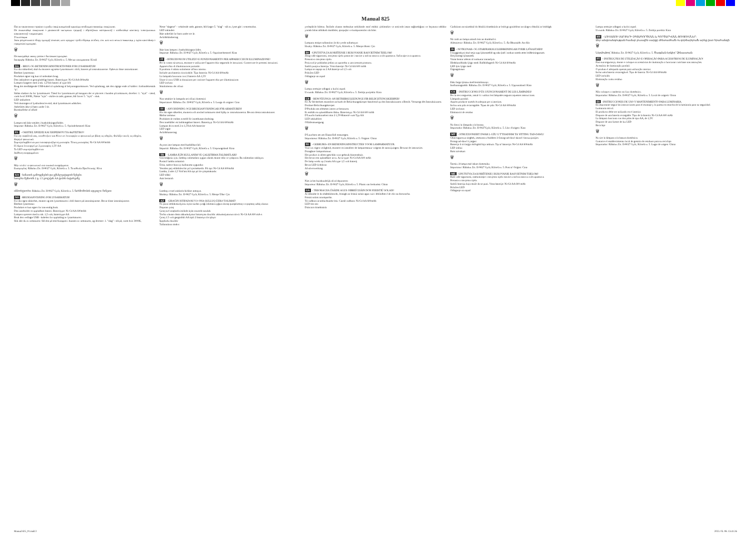Manual 825
Пасля заканчэння тэрміна службы свяцільнядзінай крыніцы неабходна замяніць свяцільню.
Не ачышчайце свяцільню з дапамогай чысцячых сродкаў і абразіўных матэрыялаў і пазбягайце кантакту электрычных кампанентаў з вадкасцямі.
Утылізацыя
Знак раздзельнага збору адходаў азначае, што прадукт трэба збіраць асобна, г.зн. што яго нельга змяшчаць у адзін кантэйнер з гарадскімі адходамі.
🗑
Не выкідайце лямпу разам з бытавымі адходамі.
Імпарцёр: Rábalux Zrt. H-9027 Győr, Kőrtefa u. 5. Месца паходжання: Кітай
DA - BRUG OG BETJENINGSINSTRUKTIONER FOR LYSARMATUR!
For din sikkerhed, skal du montere og sætte lysarmaturet i drift, baseret på instruktionerne. Opbevar disse instruktioner.
Bærbart lysarmatur.
Produktet egner sig kun til indendørs brug.
Den inkluderer et genopladeligt batteri. Batteritype: Ni-Cd AA 600mAh
Lampen fungerer med 2 stk. 1,5Volt batteri af type AA
Brug det medfølgende USB-kabel til opladning af belysningsarmaturet. Ved opladning, sæt den rigtige ende af kablet i forbindelsesstik "4".
Sådan slukker du for lysarmaturet: Tænd for lysarmaturet på knappen der er placeret i bunden på armaturet, derefter: 1. "tryk" - tænd, varm hvid 3000K, Næste "tryk" - skiftevis røde, grønne, blå farver 5. "tryk" - sluk.
LED inkluderet
Ved slutningen af lysdiodens levetid, skal lysarmaturet udskiftes.
Anbefales ikke til børn under 3 år.
Bortskaffelse af affald
🗑
Lampen må ikke smides i husholdningsaffaldet.
Importør: Rábalux Zrt. H-9027 Győr, Kőrtefa u. 5. Oprindelsessted: Kina
EL - ΟΔΗΓΙΕΣ ΧΡΗΣΗΣ ΚΑΙ ΧΕΙΡΙΣΜΟΥ ΓΙΑ ΦΩΤΙΣΤΙΚΟ!
Για την ασφάλειά σας, τοποθετήστε και θέστε σε λειτουργία το φωτιστικό με βάση τις οδηγίες. Φυλάξτε αυτές τις οδηγίες.
Φορητό φωτιστικό.
Συμπεριλαμβάνεται μια επαναφορτιζόμενη μπαταρία. Τύπος μπαταρίας: Ni-Cd AA 600mAh
Η λάμπα λειτουργεί με 2 μπαταρίες 1,5V AA
To LED συμπεριλαμβάνεται
Διάθεση απορριμμάτων
🗑
Μην πετάτε το φωτιστικό στα οικιακά απορρίμματα.
Εισαγωγέας: Rábalux Zrt. H-9027 Győr, Kőrtefa u. 5. Τοποθεσία Προέλευσης: Κίνα
KA -სანათის გამოყენების და ექსპლუატაციის წესები.
ნათურა მუშაობს 2 ც. 1.5 ვოლტის AA ტიპის ბატარეაზე
🗑
იმპორტიორი: Rábalux Zrt. H-9027 Győr, Kőrtefa u. 5. წარმოშობის ადგილი: ჩინეთი
NO -BRUKSANVISNING FOR LYSARMATUR!
For din egen sikkerhet, monter og sett lysarmaturen i drift basert på instruksjonene. Bevar disse instruksjonene.
Bærbart lysarmatur.
Produktet er kun egnet for innvendig bruk.
Den inneholder et oppladbart batteri. Batteritype: Ni-Cd AA 600mAh
Lampen opererer med to stk. 1,5 volt, batteritype AA
Bruk den vedlagte USB - kabelen for opplading av lysarmaturen.
Slik slår du av armaturen: Slå den på med knappen i bunnen av armaturen, og deretter: 1. "slag" - slå på, varm hvit 3000K,
Neste "slagene" - vekslende røde, grønne, blå farger 5. "slag" - slå av, lyset går i ventemodus.
LED inkludert
Ikke anbefalt for barn under tre år.
Avfallshåndtering
🗑
Ikke kast lampen i husholdningsavfallet.
Importør: Rábalux Zrt. H-9027 Győr, Kőrtefa u. 5. Opprinnelsessted: Kina
IT - ISTRUZIONI DI UTILIZZO E FUNZIONAMENTO PER APPARECCHI DI ILLUMINAZIONE!
Per la vostra sicurezza, montare e utilizzare l'apparecchio seguendo le istruzioni. Conservare le presenti istruzioni.
Apparecchio di illuminazione portatile.
Il prodotto è adatto solamente all'uso interno.
Include una batteria ricaricabile. Tipo batteria: Ni-Cd AA 600mAh
La lampada funziona con 2 batterie AA 1,5V
Usare il cavo USB in dotazione per caricare l'apparecchio per illuminazione.
LED incluso
Smaltimento dei rifiuti
🗑
Non smaltire la lampada nei rifiuti domestici
Importatore: Rábalux Zrt. H-9027 Győr, Kőrtefa u. 5. Luogo di origine: Cina
SV - ANVÄNDNING OCH BRUKSANVISNINGAR FÖR ARMATUREN!
För din egen säkerhet, montera och använd armaturen med hjälp av instruktionerna. Bevara dessa instruktioner.
Bärbar armatur.
Produkten är endast avsedd för inomhusanvändning.
Den innehåller ett laddningsbart batteri. Batterityp: Ni-Cd AA 600mAh
Lampan drivs med 2 st 1,5Volt AA-batterier
LED ingår
Avfallshantering
🗑
Avyttra inte lampan med hushållsavfall.
Importör: Rábalux Zrt. H-9027 Győr, Kőrtefa u. 5. Ursprungsland: Kina
TR - LAMBA İÇİN KULLANIM VE ÇALIŞTIRMA TALIMATLARI!
Güvenliğiniz için, lambayı talimatlara uygun olarak monte edin ve çalıştırın. Bu talimatları saklayın.
Portatif lamba armatürü
Ürün, sadece bina içi kullanıma uygundur.
Yeniden şarj edilebilen bir pil içermektedir. Pil tipi: Ni-Cd AA 600mAh
Lamba, 2 adet 1,5 Volt'luk AA tipi pil ile çalışmaktadır.
LED dâhil
Atık bertarafı
🗑
Lambayı evsel atıklarla birlikte atmayın.
İthalatçı: Rábalux Zrt. H-9027 Győr, Kőrtefa u. 5. Menşe Ülke: Çin
AZ - ÇIRAĞIN ISTIFADƏSI VƏ ONA QULLUQ ÜZRƏ TƏLIMAT!
Öz şəxsi təhlükəsizliyiniz üçün sizdən çırağı təlimata uyğun olaraq quraşdırmaq və qoşmaq xahiş olunur.
Daşınan çıraq
Çıraq sırf otaqlarda istifadə üçün nəzərdə tutulub.
Təchiz olunan dəstə akkumulyator batareyası daxildir. akkumulyatorun növü: Ni-Cd AA 600 mA-s
Çıraq 1.5 volt gərginlikli AA tipli 2 batareya ilə işləyir
İşıqdiodu daxildir
Tullantıların məhvi
yerləşdirilə bilməz. İstifadə olunan məhsulun tərkibində ətraf mühiti çirkləndirə və nəticədə insan sağlamlığına və həyatına təhlükə yarada bilən təhlükəli maddələr, qarışıqlar və komponentlər ola bilər.
🗑
Lampanı məişət tullantıları ilə bir yerdə tullamayın
İdxalçı: Rábalux Zrt. H-9027 Győr, Kőrtefa u. 5. Mənşə ölkəsi: Çin
BS -UPUTSTVA ZA KORIŠTENJE I RUKOVANJE RASVJETNIM TIJELOM!
Zbog vaše sigurnosti, rasvjetno tijelo postavite i stavite u rad na osnovu ovih uputstava. Sačuvajte ova uputstva.
Prenosivo rasvjetno tijelo.
Proizvod je prikladan jedino za upotrebu u zatvorenom prostoru.
Sadrži punjivu bateriju. Vrsta baterije: Ni-Cd AA 600 mAh
Lampa se napaja sa 2 AA baterije od 1,5 volt
Priložen LED
Odlaganje na otpad
🗑
Lampu nemojte odlagati u kućni otpad.
Uvoznik: Rábalux Zrt. H-9027 Győr, Kőrtefa u. 5. Zemlja porijekla: Kina
LB - BENOTZUNGS- AN BETRIIBSULEEDUNGE FIR BELIICHTUNGSKIERPER!
Fir Är Sécherheet montéiert an huelt de Beliichtungskierper basiérend op den Instruktiounen a Betrib. Versuergt dës Instruktiounen.
Drobare Beliichtungskierper.
D'Produkt ass nëmmen intern ze benotzen.
Et enthält en oplueddbaren Akku. Batterietyp: Ni-Cd AA 600 mAh
D'Luucht funktionéiert mat 2 1,5V-Batterië vum Typ AA
LED inkludéiert
Offallentsuergung
🗑
D'Luuchten net am Hausoffall entsuergen.
Importateur: Rábalux Zrt. H-9027 Győr, Kőrtefa u. 5. Origine: China
NL - GEBRUIKS- EN BEDIENINGSINSTRUCTIES VOOR LAMPARMATUUR.
Voor uw eigen veiligheid, monteer en installeer de lamparmatuur volgens de aanwijzingen. Bewaar de instructies.
Draagbare lamparmatuur.
Het product is alleen geschikt voor gebruik binnenshuis.
Het bevat een oplaadbare accu. Accu-type: Ni-Cd AA 600 mAh
De lamp werkt op 2 stuks AA type 1,5 volt batterij
Bevat LED lichtbron
Afvalverwerking
🗑
Niet in het huishoudelijk afval deponeren
Importeur: Rábalux Zrt. H-9027 Győr, Kőrtefa u. 5. Plaats van herkomst: China
GA - TREORACHA ÚSÁIDE AGUS OIBRIÚCHÁIN DON FHEISTIÚ SOLAIS!
Ar mhaithe le do shábháilteacht, feistigh an feistiú solais agus cuir i bhfeidhm é de réir na dtreoracha.
Feistiú solais iniompartha.
Tá cadhnra in-athluchtaithe leis. Cineál cadhnra: Ni-Cd AA 600mAh
LED leis seo
Diúscairt dramhaíola
Ciallaíonn an tsiombail do bhailiú dramhaíola ar leith go gcaithfear an táirge a bhailiú ar leithligh.
🗑
Ná caith an lampa amach leis an dramhaíl tí.
Allmaireoir: Rábalux Zrt. H-9027 Győr, Kőrtefa u. 5. Áit Bhunaidh: An tSín
IS - NOTKUNAR- OG STARFRÆKSLULEIÐBEININGAR FYRIR LJÓSASTÆÐI!
Í öryggisskyni skal setja upp ljósastæðið og taka það í notkun samkvæmt leiðbeiningunum.
Hreyfanlegt ljósastæði.
Varan hentar aðeins til notkunar innandyra.
Hleðslurafhlaða fylgir með. Rafhlöðugerð: Ni-Cd AA 600mAh
LED ljós fylgir með
Úrgangslosun
🗑
Ekki farga ljósinu með heimilissorpi.
Innflutningsaðili: Rábalux Zrt. H-9027 Győr, Kőrtefa u. 5. Upprunaland: Kína
CA - INSTRUCCIONS D'ÚS I FUNCIONAMENT DE LES LÀMPADES!
Per la seva seguretat, instal·li i utilitzi les làmpades seguint aquestes instruccions.
Làmpada portàtil.
Aquest producte només és adequat per a interiors.
Inclou una pila recarregable. Tipus de pila: Ni-Cd AA 600mAh
LED inclosos
Eliminació de residus
🗑
No llenci la làmpada a la brossa.
Importador: Rábalux Zrt. H-9027Győr, Kőrtefa u. 5. Lloc d'origen: Xina
MT - STRUZZJONIJIET DWAR L-UŻU U T'TĦADDIM TA' FITTING TAD-DAWL!
Għas-sigurezza tiegħek, immonta u ħaddem il-fitting tad-dawl skond l-istruzzjonijiet.
Fitting tad-dawl li jinġarr.
Batterija li tiċċarġja mill-ġdid hija inkluża. Tip ta' batterija: Ni-Cd AA 600mAh
LED inkluż
Rimi tal-iskart
🗑
Tarmix il-lampa mal-iskart domestiku
Importatur: Rábalux Zrt. H-9027 Győr, Kőrtefa u. 5. Post ta' Oriġini: Ċina
ME -UPUTSTVA ZA KORIŠTENJE I RUKOVANJE RASVJETNIM TIJELOM!
Radi vaše sigurnosti, namontirajte i rasvjetno tijelo stavite u rad na osnovu ovih uputstava.
Prenosivo rasvjetno tijelo.
Sadrži bateriju koja može da se puni. Vrsta baterije: Ni-Cd AA 600 mAh
Priložen LED
Odlaganje na otpad
Lampu nemojte odlagati u kućni otpad.
Uvoznik: Rábalux Zrt. H-9027 Győr, Kőrtefa u. 5. Zemlja porekla: Kina
HY - ԼՈՒՍԱՏՈՒ ՍԱՐՔԵՐԻ ՕԳՏԱԳՈՐԾՄԱՆ և ԳՈՐԾԱՐԿՄԱՆ ՑՈՒՑՈՒՄՆԵՐ:
Ձեր անվտանգության համար լուսային սարքը մոնտաժումն ու գործարկումն արեք ըստ հրահանգի:
🗑
Ներմուծող՝ Rábalux Zrt. H-9027 Győr, Kőrtefa u. 5. Ծագման երկիր՝ Չինաստան
PT - INSTRUÇÕES DE UTILIZAÇÃO E OPERAÇÃO PARA ACESSÓRIOS DE ILUMINAÇÃO!
Para sua segurança, monte e coloque os acessórios de iluminação a funcionar com base nas instruções.
Acessório de iluminação portátil.
O produto é adequado apenas para utilização interior.
Inclui uma bateria recarregável. Tipo de bateria: Ni-Cd AA 600mAh
LED incluído
Eliminação como resíduo
🗑
Não coloque o candeeiro no lixo doméstico.
Importador: Rábalux Zrt. H-9027 Győr, Kőrtefa u. 5. Local de origem: China
ES -INSTRUCCIONES DE USO Y MANTENIMIENTO PARA LUMINARIA.
Es importante seguir las instrucciones para el montaje y la puesta en marcha de la luminaria para su seguridad.
Luminaria móvil.
El producto debe ser utilizado en el interior.
Dispone de una batería recargable. Tipo de la batería: Ni-Cd AA 600 mAh
La lámpara funciona con dos pilas de tipo AA, de 1,5V.
Dispone de una fuente de luz LED
Reciclaje
🗑
No tire la lámpara a la basura doméstica.
Contacte el establecimiento local de gestión de residuos para su reciclaje.
Importador: Rábalux Zrt. H-9027 Győr, Kőrtefa u. 5. Lugar de origen: China
Manual 825_01.indd 2 2023. 03. 08. 13:41:26